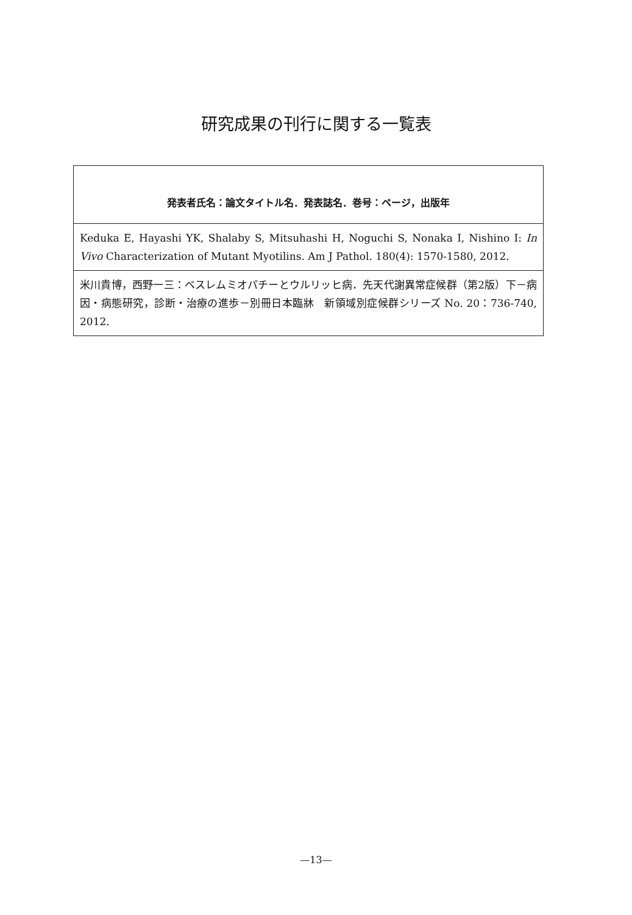研究成果の刊行に関する一覧表
| 発表者氏名：論文タイトル名．発表誌名．巻号：ページ，出版年 |
| --- |
| Keduka E, Hayashi YK, Shalaby S, Mitsuhashi H, Noguchi S, Nonaka I, Nishino I: In Vivo Characterization of Mutant Myotilins. Am J Pathol. 180(4): 1570-1580, 2012. |
| 米川貴博，西野一三：ベスレムミオパチーとウルリッヒ病．先天代謝異常症候群（第2版）下－病因・病態研究，診断・治療の進歩－別冊日本臨牀 新領域別症候群シリーズ No. 20：736-740, 2012. |
—13—